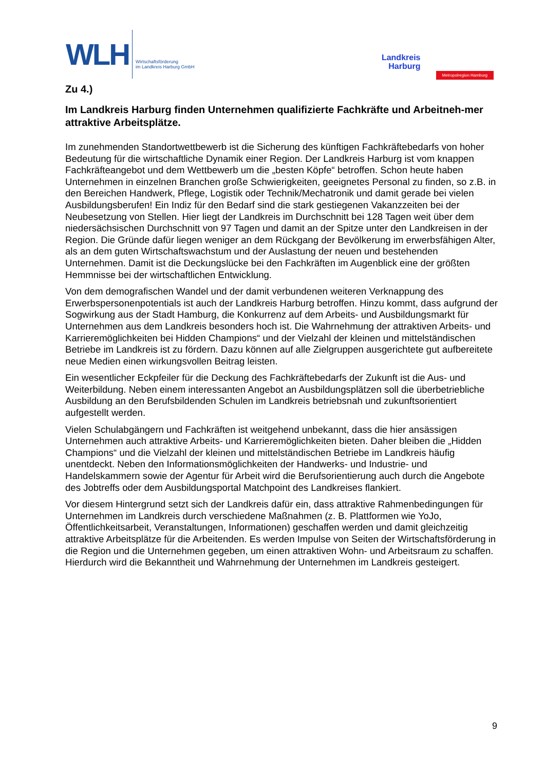WLH Wirtschaftsförderung
im Landkreis Harburg GmbH
Landkreis
Harburg
Metropolregion Hamburg
Zu 4.)
Im Landkreis Harburg finden Unternehmen qualifizierte Fachkräfte und Arbeitneh-mer attraktive Arbeitsplätze.
Im zunehmenden Standortwettbewerb ist die Sicherung des künftigen Fachkräftebedarfs von hoher Bedeutung für die wirtschaftliche Dynamik einer Region. Der Landkreis Harburg ist vom knappen Fachkräfteangebot und dem Wettbewerb um die „besten Köpfe“ betroffen. Schon heute haben Unternehmen in einzelnen Branchen große Schwierigkeiten, geeignetes Personal zu finden, so z.B. in den Bereichen Handwerk, Pflege, Logistik oder Technik/Mechatronik und damit gerade bei vielen Ausbildungsberufen! Ein Indiz für den Bedarf sind die stark gestiegenen Vakanzzeiten bei der Neubesetzung von Stellen. Hier liegt der Landkreis im Durchschnitt bei 128 Tagen weit über dem niedersächsischen Durchschnitt von 97 Tagen und damit an der Spitze unter den Landkreisen in der Region. Die Gründe dafür liegen weniger an dem Rückgang der Bevölkerung im erwerbsfähigen Alter, als an dem guten Wirtschaftswachstum und der Auslastung der neuen und bestehenden Unternehmen. Damit ist die Deckungslücke bei den Fachkräften im Augenblick eine der größten Hemmnisse bei der wirtschaftlichen Entwicklung.
Von dem demografischen Wandel und der damit verbundenen weiteren Verknappung des Erwerbspersonenpotentials ist auch der Landkreis Harburg betroffen. Hinzu kommt, dass aufgrund der Sogwirkung aus der Stadt Hamburg, die Konkurrenz auf dem Arbeits- und Ausbildungsmarkt für Unternehmen aus dem Landkreis besonders hoch ist. Die Wahrnehmung der attraktiven Arbeits- und Karrieremöglichkeiten bei Hidden Champions“ und der Vielzahl der kleinen und mittelständischen Betriebe im Landkreis ist zu fördern. Dazu können auf alle Zielgruppen ausgerichtete gut aufbereitete neue Medien einen wirkungsvollen Beitrag leisten.
Ein wesentlicher Eckpfeiler für die Deckung des Fachkräftebedarfs der Zukunft ist die Aus- und Weiterbildung. Neben einem interessanten Angebot an Ausbildungsplätzen soll die überbetriebliche Ausbildung an den Berufsbildenden Schulen im Landkreis betriebsnah und zukunftsorientiert aufgestellt werden.
Vielen Schulabgängern und Fachkräften ist weitgehend unbekannt, dass die hier ansässigen Unternehmen auch attraktive Arbeits- und Karrieremöglichkeiten bieten. Daher bleiben die „Hidden Champions“ und die Vielzahl der kleinen und mittelständischen Betriebe im Landkreis häufig unentdeckt. Neben den Informationsmöglichkeiten der Handwerks- und Industrie- und Handelskammern sowie der Agentur für Arbeit wird die Berufsorientierung auch durch die Angebote des Jobtreffs oder dem Ausbildungsportal Matchpoint des Landkreises flankiert.
Vor diesem Hintergrund setzt sich der Landkreis dafür ein, dass attraktive Rahmenbedingungen für Unternehmen im Landkreis durch verschiedene Maßnahmen (z. B. Plattformen wie YoJo, Öffentlichkeitsarbeit, Veranstaltungen, Informationen) geschaffen werden und damit gleichzeitig attraktive Arbeitsplätze für die Arbeitenden. Es werden Impulse von Seiten der Wirtschaftsförderung in die Region und die Unternehmen gegeben, um einen attraktiven Wohn- und Arbeitsraum zu schaffen. Hierdurch wird die Bekanntheit und Wahrnehmung der Unternehmen im Landkreis gesteigert.
9